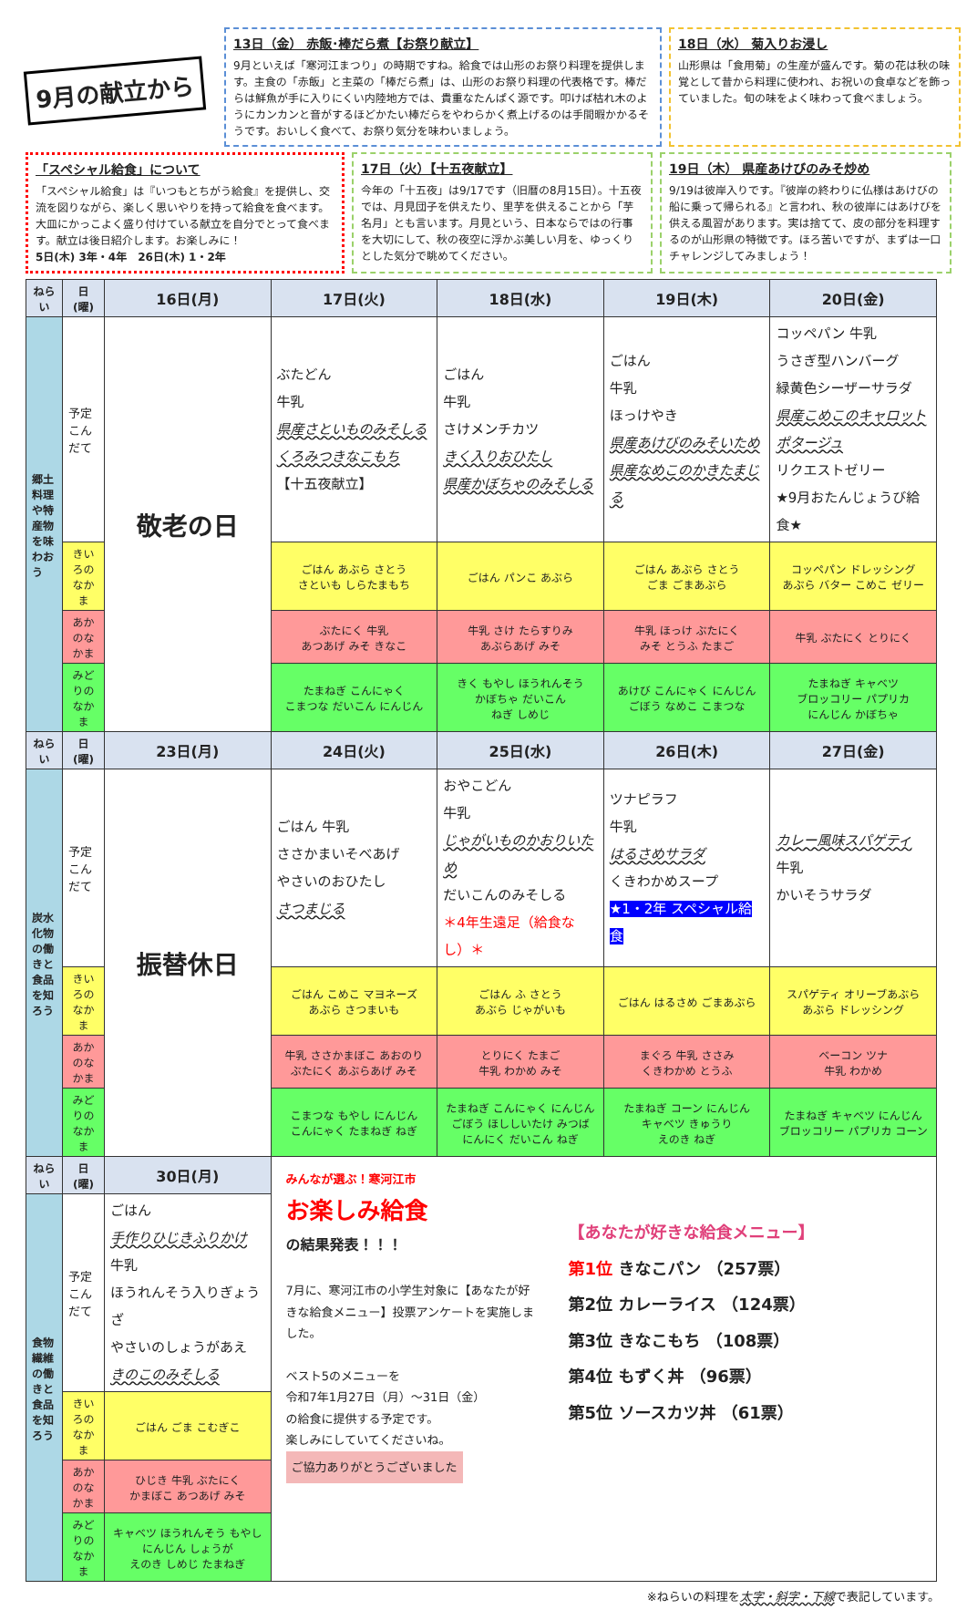9月の献立から
13日（金） 赤飯･棒だら煮【お祭り献立】
9月といえば「寒河江まつり」の時期ですね。給食では山形のお祭り料理を提供します。主食の「赤飯」と主菜の「棒だら煮」は、山形のお祭り料理の代表格です。棒だらは鮮魚が手に入りにくい内陸地方では、貴重なたんぱく源です。叩けば枯れ木のようにカンカンと音がするほどかたい棒だらをやわらかく煮上げるのは手間暇かかるそうです。おいしく食べて、お祭り気分を味わいましょう。
18日（水） 菊入りお浸し
山形県は「食用菊」の生産が盛んです。菊の花は秋の味覚として昔から料理に使われ、お祝いの食卓などを飾っていました。旬の味をよく味わって食べましょう。
「スペシャル給食」について
「スペシャル給食」は『いつもとちがう給食』を提供し、交流を図りながら、楽しく思いやりを持って給食を食べます。大皿にかっこよく盛り付けている献立を自分でとって食べます。献立は後日紹介します。お楽しみに！
5日(木) 3年・4年　26日(木) 1・2年
17日（火）【十五夜献立】
今年の「十五夜」は9/17です（旧暦の8月15日）。十五夜では、月見団子を供えたり、里芋を供えることから「芋名月」とも言います。月見という、日本ならではの行事を大切にして、秋の夜空に浮かぶ美しい月を、ゆっくりとした気分で眺めてください。
19日（木） 県産あけびのみそ炒め
9/19は彼岸入りです。『彼岸の終わりに仏様はあけびの船に乗って帰られる』と言われ、秋の彼岸にはあけびを供える風習があります。実は捨てて、皮の部分を料理するのが山形県の特徴です。ほろ苦いですが、まずは一口チャレンジしてみましょう！
| ねらい | 日(曜) | 16日(月) | 17日(火) | 18日(水) | 19日(木) | 20日(金) |
| --- | --- | --- | --- | --- | --- | --- |
| 郷土料理や特産物を味わおう | 予定こんだて | 敬老の日 | ぶたどん 牛乳 県産さといものみそしる くろみつきなこもち 【十五夜献立】 | ごはん 牛乳 さけメンチカツ きく入りおひたし 県産かぼちゃのみそしる | ごはん 牛乳 ほっけやき 県産あけびのみそいため 県産なめこのかきたまじる | コッペパン 牛乳 うさぎ型ハンバーグ 緑黄色シーザーサラダ 県産こめこのキャロットポタージュ リクエストゼリー ★9月おたんじょうび給食★ |
| | きいろのなかま | | ごはん あぶら さとう さといも しらたまもち | ごはん パンこ あぶら | ごはん あぶら さとう ごま ごまあぶら | コッペパン ドレッシング あぶら バター こめこ ゼリー |
| | あかのなかま | | ぶたにく 牛乳 あつあげ みそ きなこ | 牛乳 さけ たらすりみ あぶらあげ みそ | 牛乳 ほっけ ぶたにく みそ とうふ たまご | 牛乳 ぶたにく とりにく |
| | みどりのなかま | | たまねぎ こんにゃく こまつな だいこん にんじん | きく もやし ほうれんそう かぼちゃ だいこん ねぎ しめじ | あけび こんにゃく にんじん ごぼう なめこ こまつな | たまねぎ キャベツ ブロッコリー パプリカ にんじん かぼちゃ |
| ねらい | 日(曜) | 23日(月) | 24日(火) | 25日(水) | 26日(木) | 27日(金) |
| 炭水化物の働きと食品を知ろう | 予定こんだて | 振替休日 | ごはん 牛乳 ささかまいそべあげ やさいのおひたし さつまじる | おやこどん 牛乳 じゃがいものかおりいため だいこんのみそしる ＊4年生遠足（給食なし）＊ | ツナピラフ 牛乳 はるさめサラダ くきわかめスープ ★1・2年 スペシャル給食 | カレー風味スパゲティ 牛乳 かいそうサラダ |
| | きいろのなかま | | ごはん こめこ マヨネーズ あぶら さつまいも | ごはん ふ さとう あぶら じゃがいも | ごはん はるさめ ごまあぶら | スパゲティ オリーブあぶら あぶら ドレッシング |
| | あかのなかま | | 牛乳 ささかまぼこ あおのり ぶたにく あぶらあげ みそ | とりにく たまご 牛乳 わかめ みそ | まぐろ 牛乳 ささみ くきわかめ とうふ | ベーコン ツナ 牛乳 わかめ |
| | みどりのなかま | | こまつな もやし にんじん こんにゃく たまねぎ ねぎ | たまねぎ こんにゃく にんじん ごぼう ほししいたけ みつば にんにく だいこん ねぎ | たまねぎ コーン にんじん キャベツ きゅうり えのき ねぎ | たまねぎ キャベツ にんじん ブロッコリー パプリカ コーン |
| ねらい | 日(曜) | 30日(月) | みんなが選ぶ！寒河江市 お楽しみ給食 の結果発表！！！ 7月に、寒河江市の小学生対象に【あなたが好きな給食メニュー】投票アンケートを実施しました。 ベスト5のメニューを 令和7年1月27日（月）～31日（金） の給食に提供する予定です。 楽しみにしていてくださいね。 ご協力ありがとうございました 【あなたが好きな給食メニュー】 第1位 きなこパン （257票） 第2位 カレーライス （124票） 第3位 きなこもち （108票） 第4位 もずく丼 （96票） 第5位 ソースカツ丼 （61票） | | | |
| 食物繊維の働きと食品を知ろう | 予定こんだて | ごはん 手作りひじきふりかけ 牛乳 ほうれんそう入りぎょうざ やさいのしょうがあえ きのこのみそしる | | | | |
| | きいろのなかま | ごはん ごま こむぎこ | | | | |
| | あかのなかま | ひじき 牛乳 ぶたにく かまぼこ あつあげ みそ | | | | |
| | みどりのなかま | キャベツ ほうれんそう もやし にんじん しょうが えのき しめじ たまねぎ | | | | |
※ねらいの料理を太字・斜字・下線で表記しています。